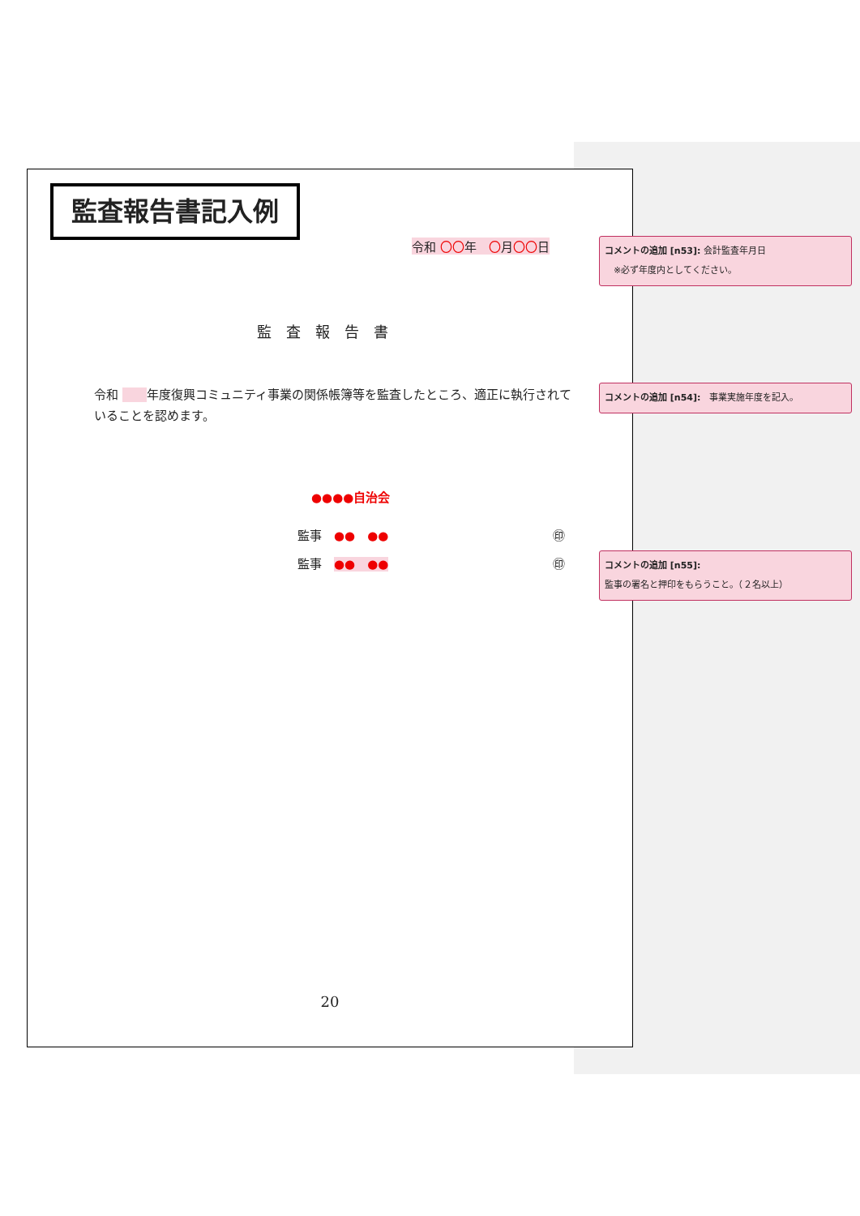監査報告書記入例
令和 〇〇年　〇月〇〇日
監査報告書
令和 　　 年度復興コミュニティ事業の関係帳簿等を監査したところ、適正に執行されていることを認めます。
●●●●自治会
監事　●●　●● ㊞
監事　●●　●● ㊞
20
コメントの追加 [n53]: 会計監査年月日
　※必ず年度内としてください。
コメントの追加 [n54]:　事業実施年度を記入。
コメントの追加 [n55]:
監事の署名と押印をもらうこと。（２名以上）